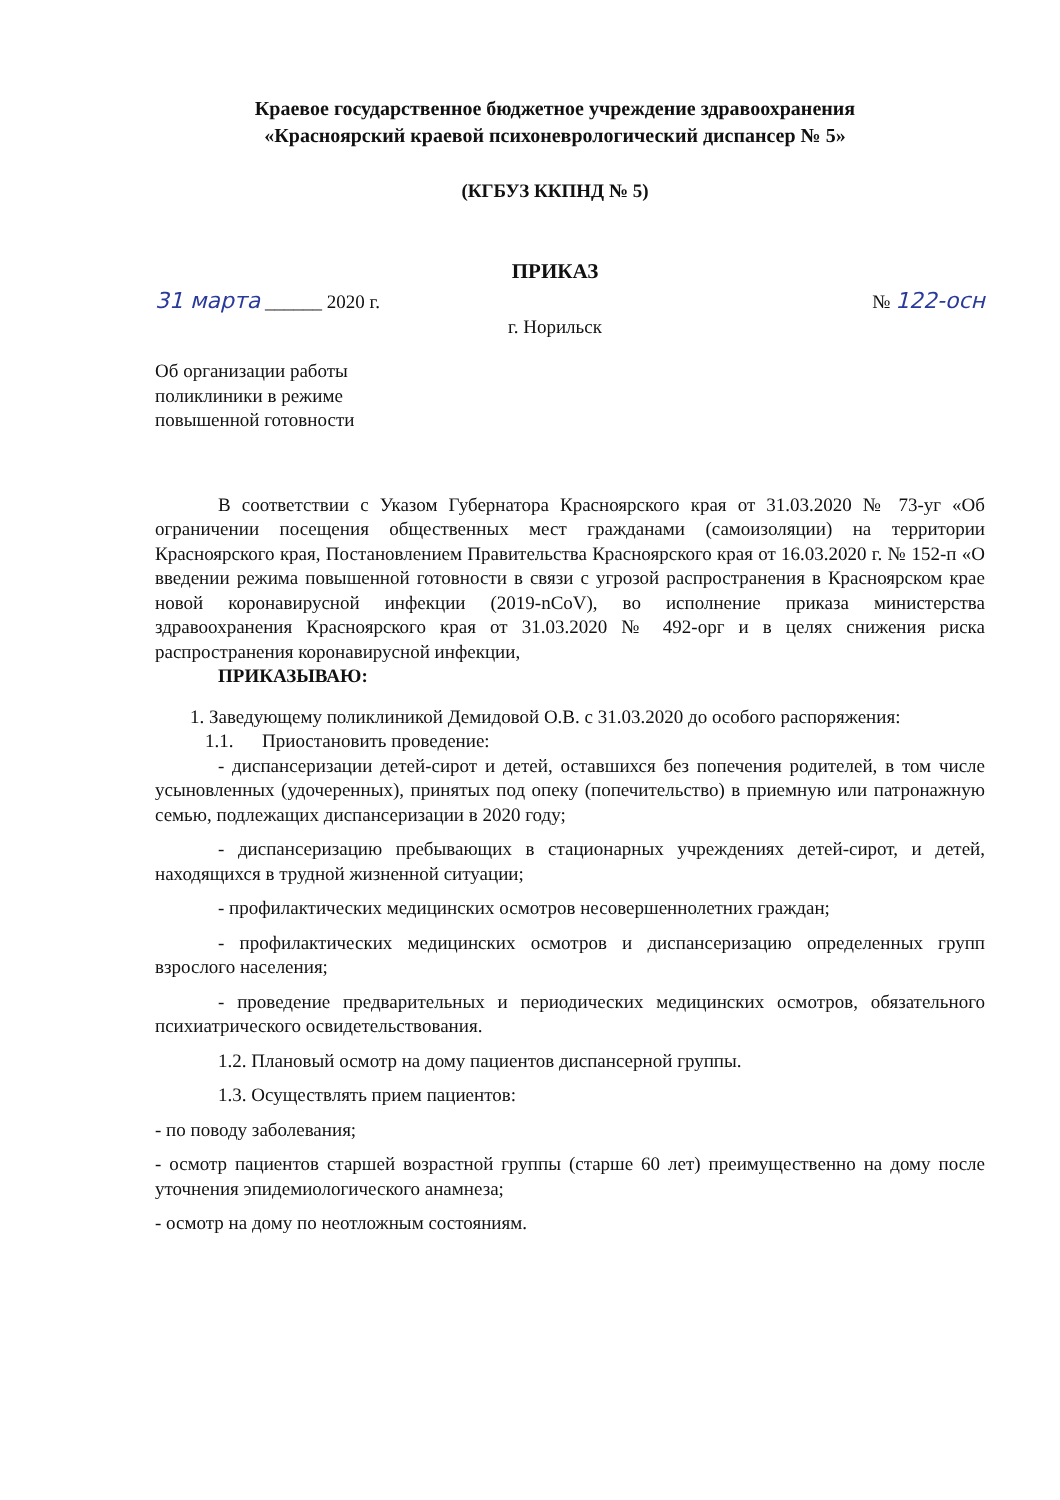Краевое государственное бюджетное учреждение здравоохранения
«Красноярский краевой психоневрологический диспансер № 5»
(КГБУЗ ККПНД № 5)
ПРИКАЗ
31 марта ______ 2020 г. № 122-осн
г. Норильск
Об организации работы поликлиники в режиме повышенной готовности
В соответствии с Указом Губернатора Красноярского края от 31.03.2020 № 73-уг «Об ограничении посещения общественных мест гражданами (самоизоляции) на территории Красноярского края, Постановлением Правительства Красноярского края от 16.03.2020 г. № 152-п «О введении режима повышенной готовности в связи с угрозой распространения в Красноярском крае новой коронавирусной инфекции (2019-nCoV), во исполнение приказа министерства здравоохранения Красноярского края от 31.03.2020 № 492-орг и в целях снижения риска распространения коронавирусной инфекции,
ПРИКАЗЫВАЮ:
1. Заведующему поликлиникой Демидовой О.В. с 31.03.2020 до особого распоряжения:
1.1. Приостановить проведение:
- диспансеризации детей-сирот и детей, оставшихся без попечения родителей, в том числе усыновленных (удочеренных), принятых под опеку (попечительство) в приемную или патронажную семью, подлежащих диспансеризации в 2020 году;
- диспансеризацию пребывающих в стационарных учреждениях детей-сирот, и детей, находящихся в трудной жизненной ситуации;
- профилактических медицинских осмотров несовершеннолетних граждан;
- профилактических медицинских осмотров и диспансеризацию определенных групп взрослого населения;
- проведение предварительных и периодических медицинских осмотров, обязательного психиатрического освидетельствования.
1.2. Плановый осмотр на дому пациентов диспансерной группы.
1.3. Осуществлять прием пациентов:
- по поводу заболевания;
- осмотр пациентов старшей возрастной группы (старше 60 лет) преимущественно на дому после уточнения эпидемиологического анамнеза;
- осмотр на дому по неотложным состояниям.